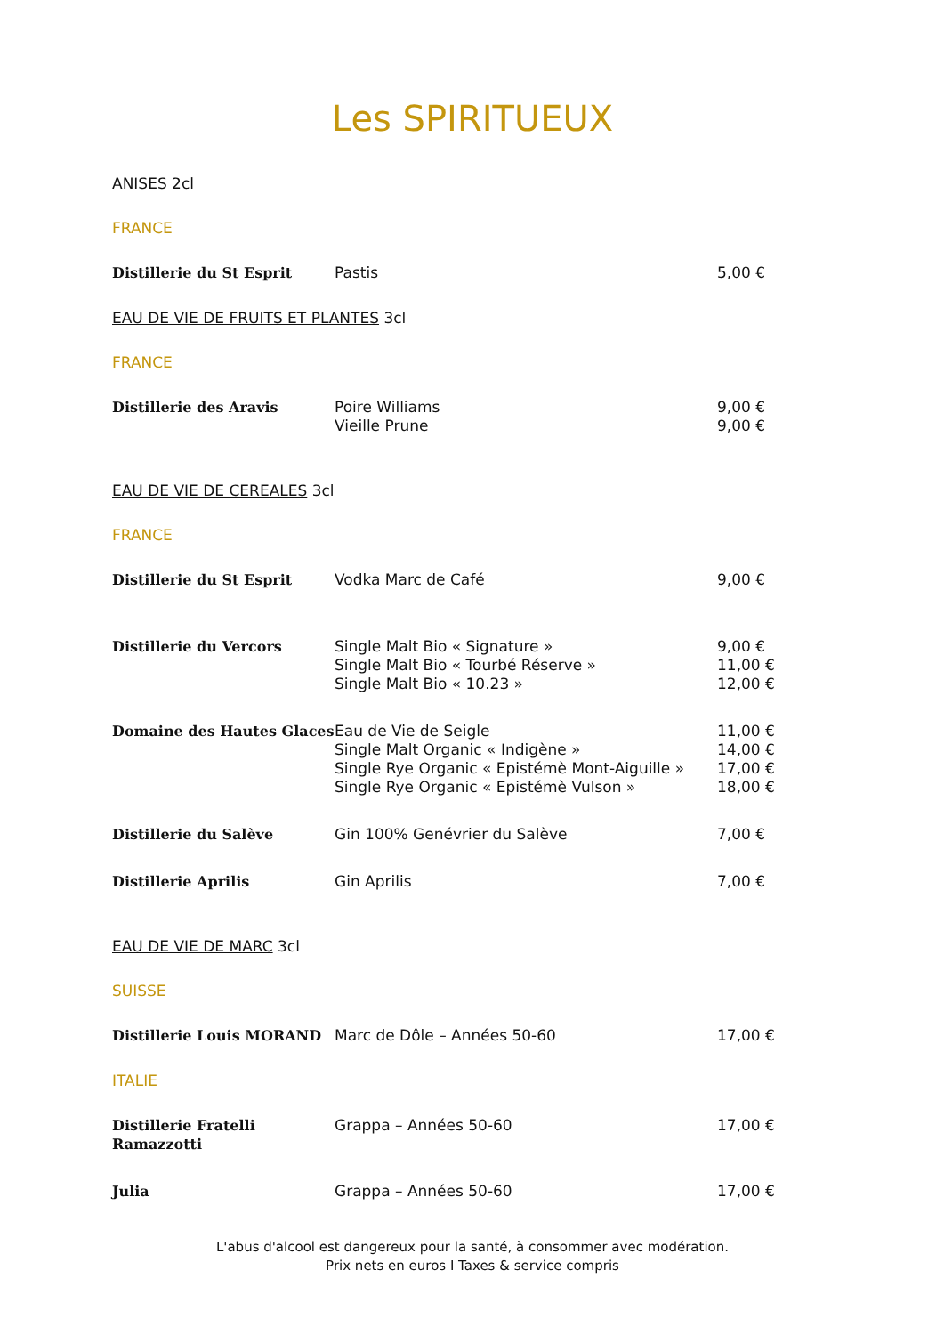Les SPIRITUEUX
ANISES 2cl
FRANCE
| Distillerie du St Esprit | Pastis | 5,00 € |
EAU DE VIE DE FRUITS ET PLANTES 3cl
FRANCE
| Distillerie des Aravis | Poire Williams Vieille Prune | 9,00 € 9,00 € |
EAU DE VIE DE CEREALES 3cl
FRANCE
| Distillerie du St Esprit | Vodka Marc de Café | 9,00 € |
| Distillerie du Vercors | Single Malt Bio « Signature » Single Malt Bio « Tourbé Réserve » Single Malt Bio « 10.23 » | 9,00 € 11,00 € 12,00 € |
| Domaine des Hautes Glaces | Eau de Vie de Seigle Single Malt Organic « Indigène » Single Rye Organic « Epistémè Mont-Aiguille » Single Rye Organic « Epistémè Vulson » | 11,00 € 14,00 € 17,00 € 18,00 € |
| Distillerie du Salève | Gin 100% Genévrier du Salève | 7,00 € |
| Distillerie Aprilis | Gin Aprilis | 7,00 € |
EAU DE VIE DE MARC 3cl
SUISSE
| Distillerie Louis MORAND | Marc de Dôle – Années 50-60 | 17,00 € |
ITALIE
| Distillerie Fratelli Ramazzotti | Grappa – Années 50-60 | 17,00 € |
| Julia | Grappa – Années 50-60 | 17,00 € |
L'abus d'alcool est dangereux pour la santé, à consommer avec modération.
Prix nets en euros I Taxes & service compris